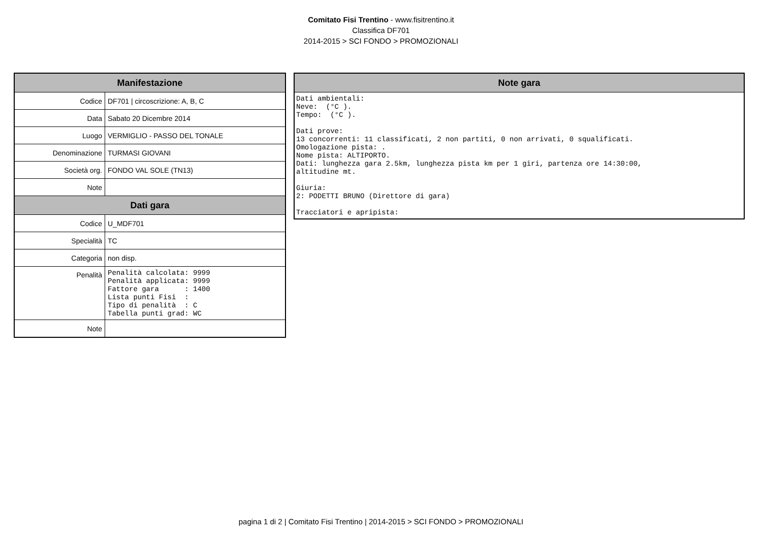Comitato Fisi Trentino - www.fisitrentino.it
Classifica DF701
2014-2015 > SCI FONDO > PROMOZIONALI
| Manifestazione | |
| --- | --- |
| Codice | DF701 / circoscrizione: A, B, C |
| Data | Sabato 20 Dicembre 2014 |
| Luogo | VERMIGLIO - PASSO DEL TONALE |
| Denominazione | TURMASI GIOVANI |
| Società org. | FONDO VAL SOLE (TN13) |
| Note | |
| Dati gara | |
| Codice | U_MDF701 |
| Specialità | TC |
| Categoria | non disp. |
| Penalità | Penalità calcolata: 9999 Penalità applicata: 9999 Fattore gara : 1400 Lista punti Fisi : Tipo di penalità : C Tabella punti grad: WC |
| Note | |
| Note gara |
| --- |
| Dati ambientali: Neve: (°C ). Tempo: (°C ). Dati prove: 13 concorrenti: 11 classificati, 2 non partiti, 0 non arrivati, 0 squalificati. Omologazione pista: . Nome pista: ALTIPORTO. Dati: lunghezza gara 2.5km, lunghezza pista km per 1 giri, partenza ore 14:30:00, altitudine mt. Giuria: 2: PODETTI BRUNO (Direttore di gara) Tracciatori e apripista: |
pagina 1 di 2 | Comitato Fisi Trentino | 2014-2015 > SCI FONDO > PROMOZIONALI